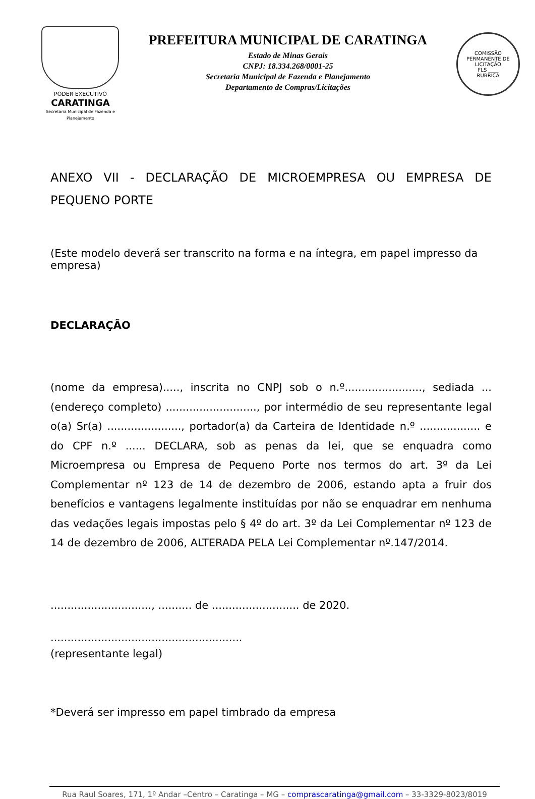PODER EXECUTIVO
CARATINGA
Secretaria Municipal de Fazenda e Planejamento
PREFEITURA MUNICIPAL DE CARATINGA
Estado de Minas Gerais
CNPJ: 18.334.268/0001-25
Secretaria Municipal de Fazenda e Planejamento
Departamento de Compras/Licitações
COMISSÃO PERMANENTE DE LICITAÇÃO
FLS ____
RUBRICA
ANEXO VII - DECLARAÇÃO DE MICROEMPRESA OU EMPRESA DE PEQUENO PORTE
(Este modelo deverá ser transcrito na forma e na íntegra, em papel impresso da empresa)
DECLARAÇÃO
(nome da empresa)....., inscrita no CNPJ sob o n.º......................., sediada ... (endereço completo) ..........................., por intermédio de seu representante legal o(a) Sr(a) ......................, portador(a) da Carteira de Identidade n.º .................. e do CPF n.º ...... DECLARA, sob as penas da lei, que se enquadra como Microempresa ou Empresa de Pequeno Porte nos termos do art. 3º da Lei Complementar nº 123 de 14 de dezembro de 2006, estando apta a fruir dos benefícios e vantagens legalmente instituídas por não se enquadrar em nenhuma das vedações legais impostas pelo § 4º do art. 3º da Lei Complementar nº 123 de 14 de dezembro de 2006, ALTERADA PELA Lei Complementar nº.147/2014.
.............................., .......... de .......................... de 2020.
.........................................................
(representante legal)
*Deverá ser impresso em papel timbrado da empresa
Rua Raul Soares, 171, 1º Andar –Centro – Caratinga – MG – comprascaratinga@gmail.com – 33-3329-8023/8019